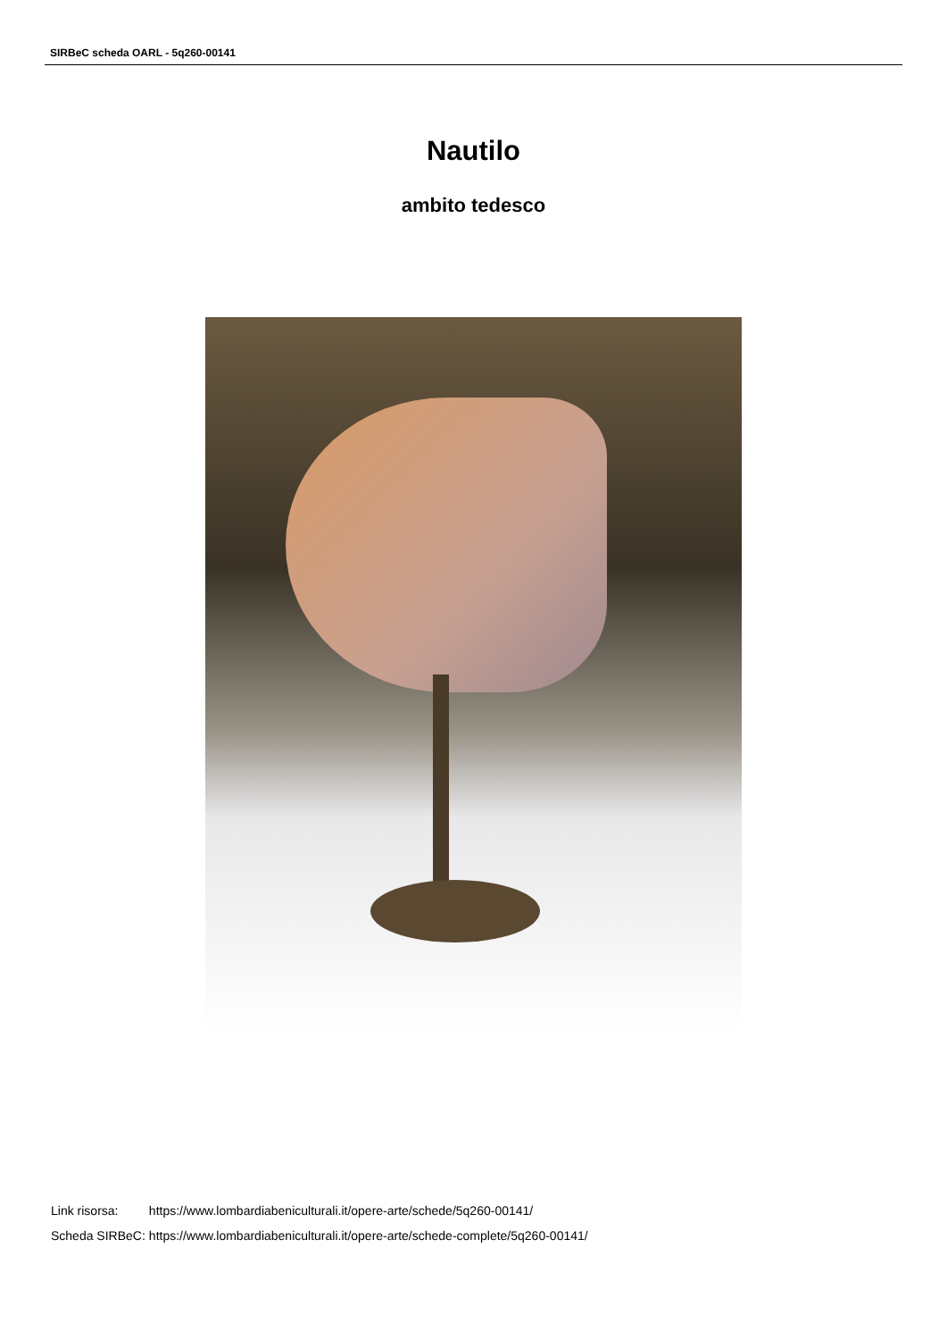SIRBeC scheda OARL - 5q260-00141
Nautilo
ambito tedesco
| Link risorsa: | https://www.lombardiabeniculturali.it/opere-arte/schede/5q260-00141/ |
| Scheda SIRBeC: | https://www.lombardiabeniculturali.it/opere-arte/schede-complete/5q260-00141/ |